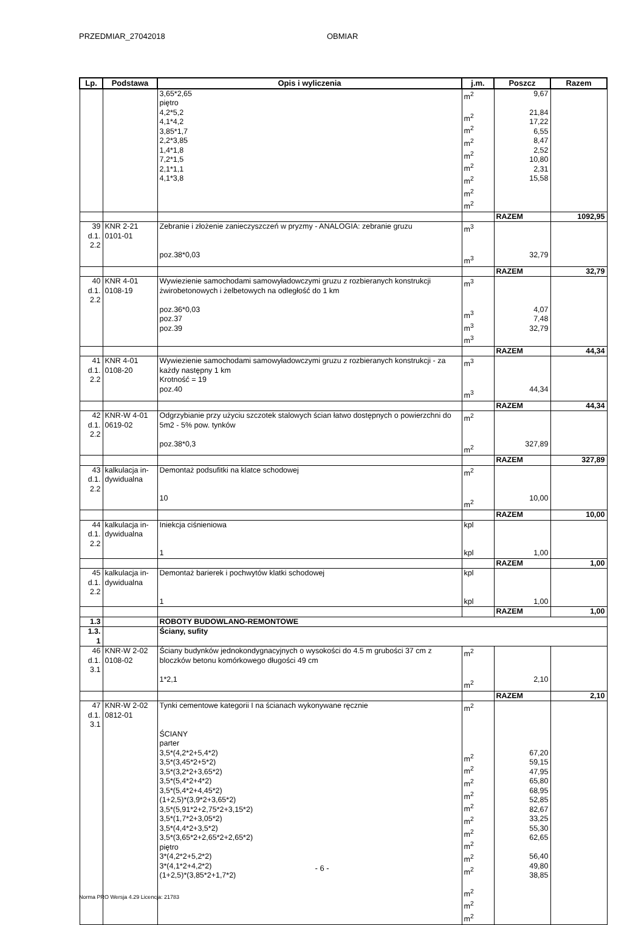PRZEDMIAR_27042018 OBMIAR
| Lp. | Podstawa | Opis i wyliczenia | j.m. | Poszcz | Razem |
| --- | --- | --- | --- | --- | --- |
| | | 3,65*2,65 piętro 4,2*5,2 4,1*4,2 3,85*1,7 2,2*3,85 1,4*1,8 7,2*1,5 2,1*1,1 4,1*3,8 | m<sup>2</sup> m<sup>2</sup> m<sup>2</sup> m<sup>2</sup> m<sup>2</sup> m<sup>2</sup> m<sup>2</sup> m<sup>2</sup> m<sup>2</sup> | 9,67 21,84 17,22 6,55 8,47 2,52 10,80 2,31 15,58 | |
| | | | | RAZEM | 1092,95 |
| 39 d.1. 2.2 | KNR 2-21 0101-01 | Zebranie i złożenie zanieczyszczeń w pryzmy - ANALOGIA: zebranie gruzu poz.38*0,03 | m<sup>3</sup> m<sup>3</sup> | 32,79 | |
| | | | | RAZEM | 32,79 |
| 40 d.1. 2.2 | KNR 4-01 0108-19 | Wywiezienie samochodami samowyładowczymi gruzu z rozbieranych konstrukcji żwirobetonowych i żelbetowych na odległość do 1 km poz.36*0,03 poz.37 poz.39 | m<sup>3</sup> m<sup>3</sup> m<sup>3</sup> m<sup>3</sup> | 4,07 7,48 32,79 | |
| | | | | RAZEM | 44,34 |
| 41 d.1. 2.2 | KNR 4-01 0108-20 | Wywiezienie samochodami samowyładowczymi gruzu z rozbieranych konstrukcji - za każdy następny 1 km Krotność = 19 poz.40 | m<sup>3</sup> m<sup>3</sup> | 44,34 | |
| | | | | RAZEM | 44,34 |
| 42 d.1. 2.2 | KNR-W 4-01 0619-02 | Odgrzybianie przy użyciu szczotek stalowych ścian łatwo dostępnych o powierzchni do 5m2 - 5% pow. tynków poz.38*0,3 | m<sup>2</sup> m<sup>2</sup> | 327,89 | |
| | | | | RAZEM | 327,89 |
| 43 d.1. 2.2 | kalkulacja in- dywidualna | Demontaż podsufitki na klatce schodowej 10 | m<sup>2</sup> m<sup>2</sup> | 10,00 | |
| | | | | RAZEM | 10,00 |
| 44 d.1. 2.2 | kalkulacja in- dywidualna | Iniekcja ciśnieniowa 1 | kpl kpl | 1,00 | |
| | | | | RAZEM | 1,00 |
| 45 d.1. 2.2 | kalkulacja in- dywidualna | Demontaż barierek i pochwytów klatki schodowej 1 | kpl kpl | 1,00 | |
| | | | | RAZEM | 1,00 |
| 1.3 | | ROBOTY BUDOWLANO-REMONTOWE | | | |
| 1.3. 1 | | Ściany, sufity | | | |
| 46 d.1. 3.1 | KNR-W 2-02 0108-02 | Ściany budynków jednokondygnacyjnych o wysokości do 4.5 m grubości 37 cm z bloczków betonu komórkowego długości 49 cm 1*2,1 | m<sup>2</sup> m<sup>2</sup> | 2,10 | |
| | | | | RAZEM | 2,10 |
| 47 d.1. 3.1 | KNR-W 2-02 0812-01 | Tynki cementowe kategorii I na ścianach wykonywane ręcznie ŚCIANY parter 3,5*(4,2*2+5,4*2) 3,5*(3,45*2+5*2) 3,5*(3,2*2+3,65*2) 3,5*(5,4*2+4*2) 3,5*(5,4*2+4,45*2) (1+2,5)*(3,9*2+3,65*2) 3,5*(5,91*2+2,75*2+3,15*2) 3,5*(1,7*2+3,05*2) 3,5*(4,4*2+3,5*2) 3,5*(3,65*2+2,65*2+2,65*2) piętro 3*(4,2*2+5,2*2) 3*(4,1*2+4,2*2) (1+2,5)*(3,85*2+1,7*2) | m<sup>2</sup> m<sup>2</sup> m<sup>2</sup> m<sup>2</sup> m<sup>2</sup> m<sup>2</sup> m<sup>2</sup> m<sup>2</sup> m<sup>2</sup> m<sup>2</sup> m<sup>2</sup> m<sup>2</sup> m<sup>2</sup> m<sup>2</sup> | 67,20 59,15 47,95 65,80 68,95 52,85 82,67 33,25 55,30 62,65 56,40 49,80 38,85 | |
- 6 -
Norma PRO Wersja 4.29 Licencja: 21783